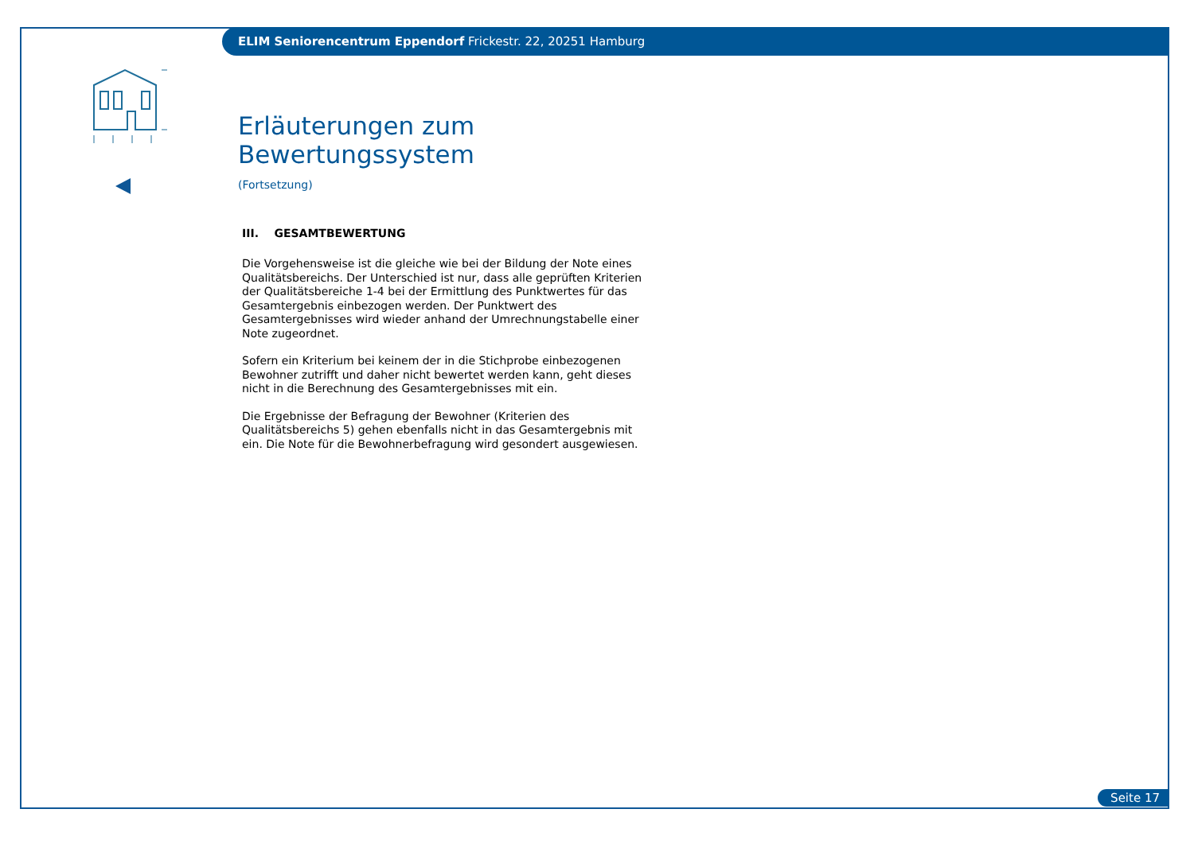ELIM Seniorencentrum Eppendorf Frickestr. 22, 20251 Hamburg
Erläuterungen zum Bewertungssystem
(Fortsetzung)
III. GESAMTBEWERTUNG
Die Vorgehensweise ist die gleiche wie bei der Bildung der Note eines Quali­tätsbereichs. Der Unterschied ist nur, dass alle geprüften Kriterien der Quali­tätsbereiche 1-4 bei der Ermittlung des Punktwertes für das Gesamtergebnis einbezogen werden. Der Punktwert des Gesamtergebnisses wird wieder anhand der Umrechnungstabelle einer Note zugeordnet.
Sofern ein Kriterium bei keinem der in die Stichprobe einbezogenen Bewoh­ner zutrifft und daher nicht bewertet werden kann, geht dieses nicht in die Berechnung des Gesamtergebnisses mit ein.
Die Ergebnisse der Befragung der Bewohner (Kriterien des Qualitätsbereichs 5) gehen ebenfalls nicht in das Gesamtergebnis mit ein. Die Note für die Bewohnerbefragung wird gesondert ausgewiesen.
Seite 17